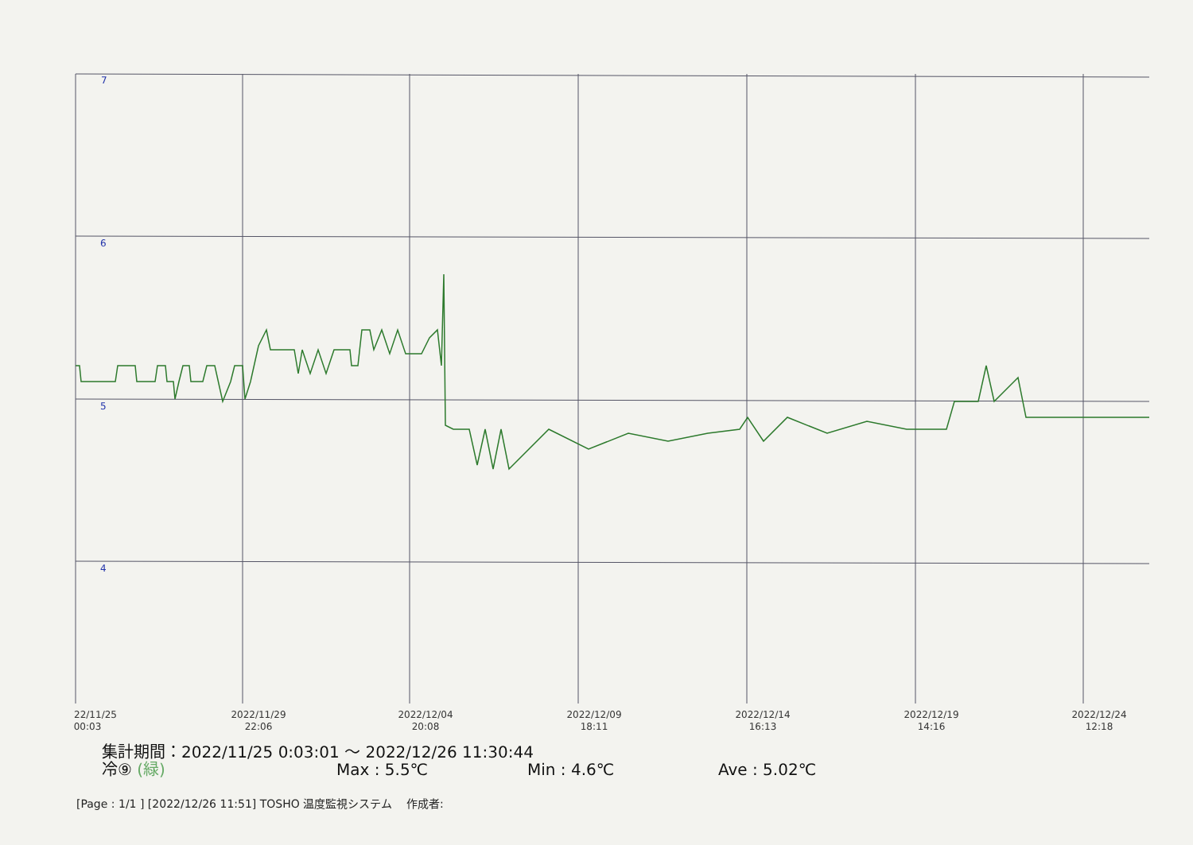7
6
5
4
22/11/25
00:03
2022/11/29
22:06
2022/12/04
20:08
2022/12/09
18:11
2022/12/14
16:13
2022/12/19
14:16
2022/12/24
12:18
集計期間：2022/11/25 0:03:01 ～ 2022/12/26 11:30:44
冷⑨ (緑) Max : 5.5℃ Min : 4.6℃ Ave : 5.02℃
[Page : 1/1 ] [2022/12/26 11:51] TOSHO 温度監視システム 作成者: